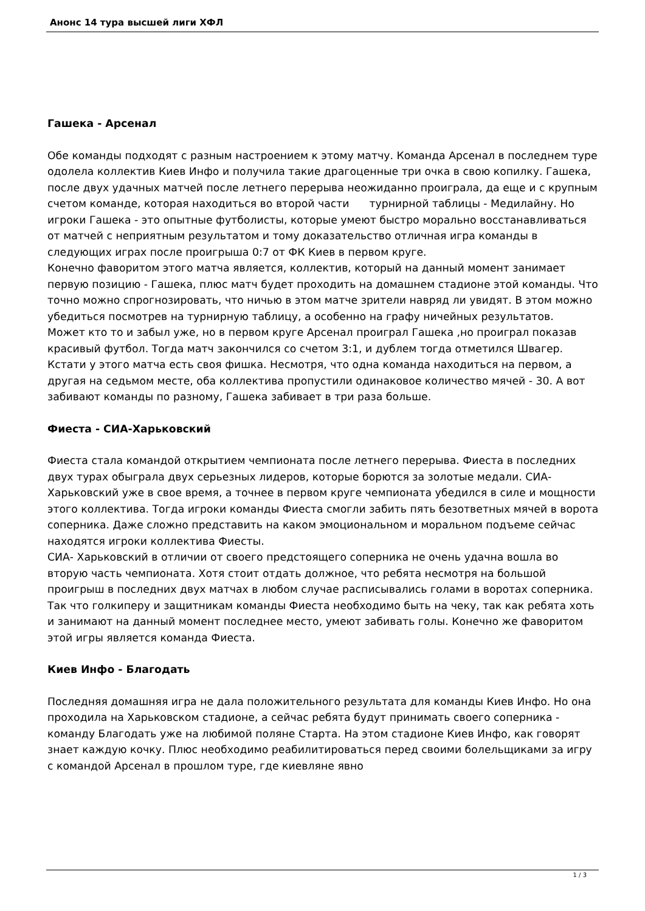Анонс 14 тура высшей лиги ХФЛ
Гашека - Арсенал
Обе команды подходят с разным настроением к этому матчу. Команда Арсенал в последнем туре одолела коллектив Киев Инфо и получила такие драгоценные три очка в свою копилку. Гашека, после двух удачных матчей после летнего перерыва неожиданно проиграла, да еще и с крупным счетом команде, которая находиться во второй части турнирной таблицы - Медилайну. Но игроки Гашека - это опытные футболисты, которые умеют быстро морально восстанавливаться от матчей с неприятным результатом и тому доказательство отличная игра команды в следующих играх после проигрыша 0:7 от ФК Киев в первом круге.
Конечно фаворитом этого матча является, коллектив, который на данный момент занимает первую позицию - Гашека, плюс матч будет проходить на домашнем стадионе этой команды. Что точно можно спрогнозировать, что ничью в этом матче зрители навряд ли увидят. В этом можно убедиться посмотрев на турнирную таблицу, а особенно на графу ничейных результатов.
Может кто то и забыл уже, но в первом круге Арсенал проиграл Гашека ,но проиграл показав красивый футбол. Тогда матч закончился со счетом 3:1, и дублем тогда отметился Швагер. Кстати у этого матча есть своя фишка. Несмотря, что одна команда находиться на первом, а другая на седьмом месте, оба коллектива пропустили одинаковое количество мячей - 30. А вот забивают команды по разному, Гашека забивает в три раза больше.
Фиеста - СИА-Харьковский
Фиеста стала командой открытием чемпионата после летнего перерыва. Фиеста в последних двух турах обыграла двух серьезных лидеров, которые борются за золотые медали. СИА- Харьковский уже в свое время, а точнее в первом круге чемпионата убедился в силе и мощности этого коллектива. Тогда игроки команды Фиеста смогли забить пять безответных мячей в ворота соперника. Даже сложно представить на каком эмоциональном и моральном подъеме сейчас находятся игроки коллектива Фиесты.
СИА- Харьковский в отличии от своего предстоящего соперника не очень удачна вошла во вторую часть чемпионата. Хотя стоит отдать должное, что ребята несмотря на большой проигрыш в последних двух матчах в любом случае расписывались голами в воротах соперника. Так что голкиперу и защитникам команды Фиеста необходимо быть на чеку, так как ребята хоть и занимают на данный момент последнее место, умеют забивать голы. Конечно же фаворитом этой игры является команда Фиеста.
Киев Инфо - Благодать
Последняя домашняя игра не дала положительного результата для команды Киев Инфо. Но она проходила на Харьковском стадионе, а сейчас ребята будут принимать своего соперника - команду Благодать уже на любимой поляне Старта. На этом стадионе Киев Инфо, как говорят знает каждую кочку. Плюс необходимо реабилитироваться перед своими болельщиками за игру с командой Арсенал в прошлом туре, где киевляне явно
1 / 3